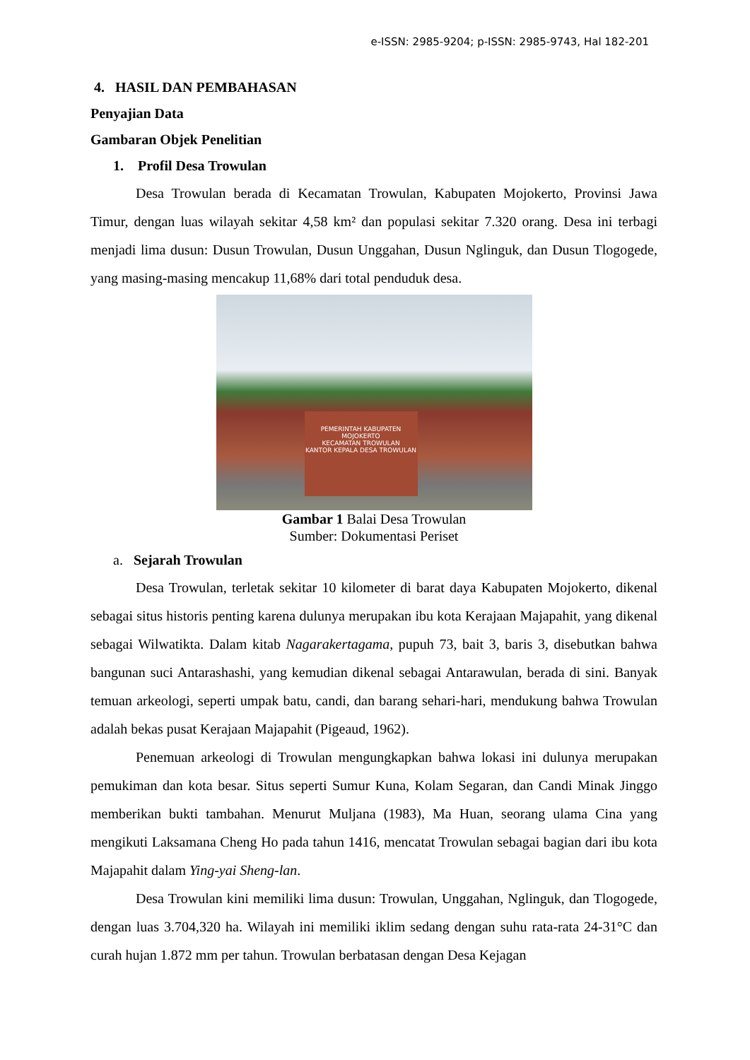e-ISSN: 2985-9204; p-ISSN: 2985-9743, Hal 182-201
4. HASIL DAN PEMBAHASAN
Penyajian Data
Gambaran Objek Penelitian
1. Profil Desa Trowulan
Desa Trowulan berada di Kecamatan Trowulan, Kabupaten Mojokerto, Provinsi Jawa Timur, dengan luas wilayah sekitar 4,58 km² dan populasi sekitar 7.320 orang. Desa ini terbagi menjadi lima dusun: Dusun Trowulan, Dusun Unggahan, Dusun Nglinguk, dan Dusun Tlogogede, yang masing-masing mencakup 11,68% dari total penduduk desa.
PEMERINTAH KABUPATEN MOJOKERTO
KECAMATAN TROWULAN
KANTOR KEPALA DESA TROWULAN
Gambar 1 Balai Desa Trowulan
Sumber: Dokumentasi Periset
a. Sejarah Trowulan
Desa Trowulan, terletak sekitar 10 kilometer di barat daya Kabupaten Mojokerto, dikenal sebagai situs historis penting karena dulunya merupakan ibu kota Kerajaan Majapahit, yang dikenal sebagai Wilwatikta. Dalam kitab Nagarakertagama, pupuh 73, bait 3, baris 3, disebutkan bahwa bangunan suci Antarashashi, yang kemudian dikenal sebagai Antarawulan, berada di sini. Banyak temuan arkeologi, seperti umpak batu, candi, dan barang sehari-hari, mendukung bahwa Trowulan adalah bekas pusat Kerajaan Majapahit (Pigeaud, 1962).
Penemuan arkeologi di Trowulan mengungkapkan bahwa lokasi ini dulunya merupakan pemukiman dan kota besar. Situs seperti Sumur Kuna, Kolam Segaran, dan Candi Minak Jinggo memberikan bukti tambahan. Menurut Muljana (1983), Ma Huan, seorang ulama Cina yang mengikuti Laksamana Cheng Ho pada tahun 1416, mencatat Trowulan sebagai bagian dari ibu kota Majapahit dalam Ying-yai Sheng-lan.
Desa Trowulan kini memiliki lima dusun: Trowulan, Unggahan, Nglinguk, dan Tlogogede, dengan luas 3.704,320 ha. Wilayah ini memiliki iklim sedang dengan suhu rata-rata 24-31°C dan curah hujan 1.872 mm per tahun. Trowulan berbatasan dengan Desa Kejagan